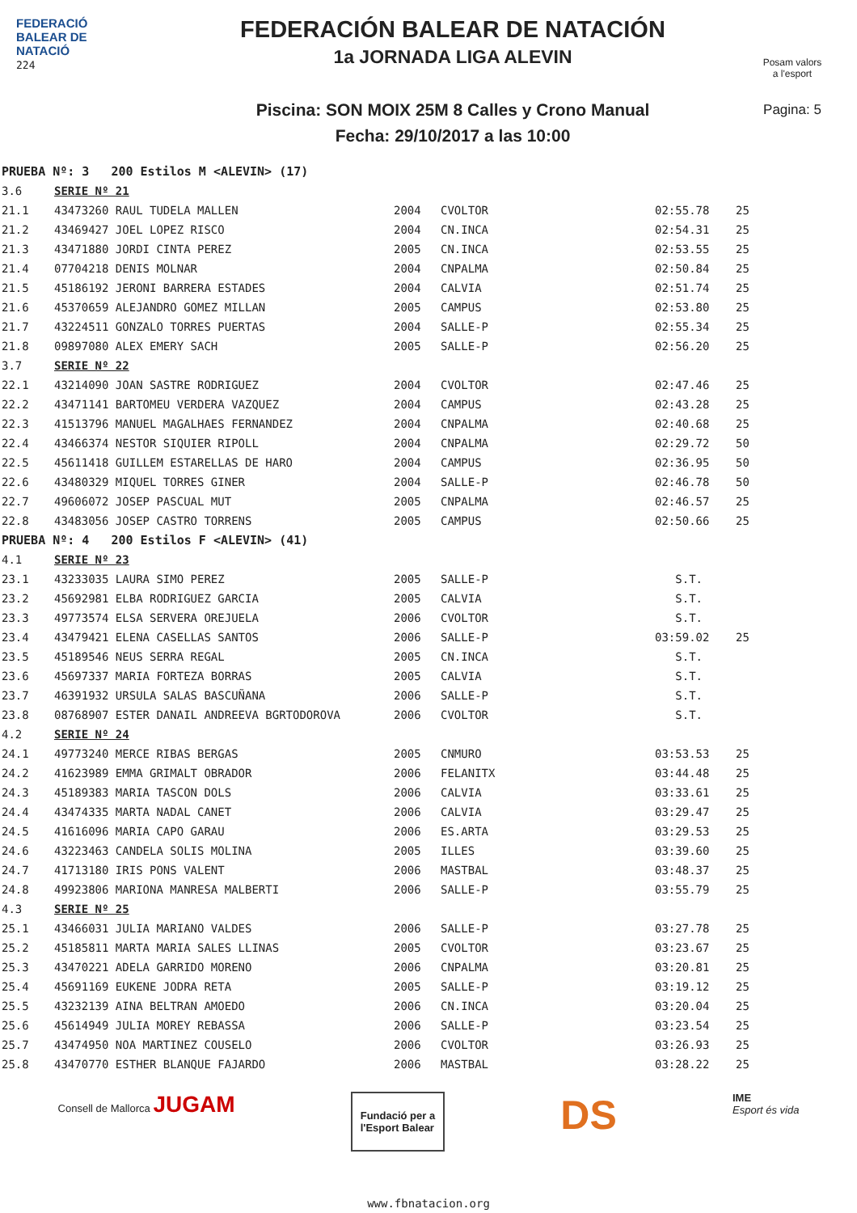FEDERACIÓ
BALEAR DE
NATACIÓ
224
FEDERACIÓN BALEAR DE NATACIÓN
1a JORNADA LIGA ALEVIN
Piscina: SON MOIX 25M 8 Calles y Crono Manual
Fecha: 29/10/2017 a las 10:00
Posam valors
a l'esport
Pagina: 5
| PRUEBA Nº: 3 200 Estilos M <ALEVIN> (17) | | | | | |
| 3.6 | SERIE Nº 21 | | | | |
| 21.1 | 43473260 RAUL TUDELA MALLEN | 2004 | CVOLTOR | 02:55.78 | 25 |
| 21.2 | 43469427 JOEL LOPEZ RISCO | 2004 | CN.INCA | 02:54.31 | 25 |
| 21.3 | 43471880 JORDI CINTA PEREZ | 2005 | CN.INCA | 02:53.55 | 25 |
| 21.4 | 07704218 DENIS MOLNAR | 2004 | CNPALMA | 02:50.84 | 25 |
| 21.5 | 45186192 JERONI BARRERA ESTADES | 2004 | CALVIA | 02:51.74 | 25 |
| 21.6 | 45370659 ALEJANDRO GOMEZ MILLAN | 2005 | CAMPUS | 02:53.80 | 25 |
| 21.7 | 43224511 GONZALO TORRES PUERTAS | 2004 | SALLE-P | 02:55.34 | 25 |
| 21.8 | 09897080 ALEX EMERY SACH | 2005 | SALLE-P | 02:56.20 | 25 |
| 3.7 | SERIE Nº 22 | | | | |
| 22.1 | 43214090 JOAN SASTRE RODRIGUEZ | 2004 | CVOLTOR | 02:47.46 | 25 |
| 22.2 | 43471141 BARTOMEU VERDERA VAZQUEZ | 2004 | CAMPUS | 02:43.28 | 25 |
| 22.3 | 41513796 MANUEL MAGALHAES FERNANDEZ | 2004 | CNPALMA | 02:40.68 | 25 |
| 22.4 | 43466374 NESTOR SIQUIER RIPOLL | 2004 | CNPALMA | 02:29.72 | 50 |
| 22.5 | 45611418 GUILLEM ESTARELLAS DE HARO | 2004 | CAMPUS | 02:36.95 | 50 |
| 22.6 | 43480329 MIQUEL TORRES GINER | 2004 | SALLE-P | 02:46.78 | 50 |
| 22.7 | 49606072 JOSEP PASCUAL MUT | 2005 | CNPALMA | 02:46.57 | 25 |
| 22.8 | 43483056 JOSEP CASTRO TORRENS | 2005 | CAMPUS | 02:50.66 | 25 |
| PRUEBA Nº: 4 200 Estilos F <ALEVIN> (41) | | | | | |
| 4.1 | SERIE Nº 23 | | | | |
| 23.1 | 43233035 LAURA SIMO PEREZ | 2005 | SALLE-P | S.T. | |
| 23.2 | 45692981 ELBA RODRIGUEZ GARCIA | 2005 | CALVIA | S.T. | |
| 23.3 | 49773574 ELSA SERVERA OREJUELA | 2006 | CVOLTOR | S.T. | |
| 23.4 | 43479421 ELENA CASELLAS SANTOS | 2006 | SALLE-P | 03:59.02 | 25 |
| 23.5 | 45189546 NEUS SERRA REGAL | 2005 | CN.INCA | S.T. | |
| 23.6 | 45697337 MARIA FORTEZA BORRAS | 2005 | CALVIA | S.T. | |
| 23.7 | 46391932 URSULA SALAS BASCUÑANA | 2006 | SALLE-P | S.T. | |
| 23.8 | 08768907 ESTER DANAIL ANDREEVA BGRTODOROVA | 2006 | CVOLTOR | S.T. | |
| 4.2 | SERIE Nº 24 | | | | |
| 24.1 | 49773240 MERCE RIBAS BERGAS | 2005 | CNMURO | 03:53.53 | 25 |
| 24.2 | 41623989 EMMA GRIMALT OBRADOR | 2006 | FELANITX | 03:44.48 | 25 |
| 24.3 | 45189383 MARIA TASCON DOLS | 2006 | CALVIA | 03:33.61 | 25 |
| 24.4 | 43474335 MARTA NADAL CANET | 2006 | CALVIA | 03:29.47 | 25 |
| 24.5 | 41616096 MARIA CAPO GARAU | 2006 | ES.ARTA | 03:29.53 | 25 |
| 24.6 | 43223463 CANDELA SOLIS MOLINA | 2005 | ILLES | 03:39.60 | 25 |
| 24.7 | 41713180 IRIS PONS VALENT | 2006 | MASTBAL | 03:48.37 | 25 |
| 24.8 | 49923806 MARIONA MANRESA MALBERTI | 2006 | SALLE-P | 03:55.79 | 25 |
| 4.3 | SERIE Nº 25 | | | | |
| 25.1 | 43466031 JULIA MARIANO VALDES | 2006 | SALLE-P | 03:27.78 | 25 |
| 25.2 | 45185811 MARTA MARIA SALES LLINAS | 2005 | CVOLTOR | 03:23.67 | 25 |
| 25.3 | 43470221 ADELA GARRIDO MORENO | 2006 | CNPALMA | 03:20.81 | 25 |
| 25.4 | 45691169 EUKENE JODRA RETA | 2005 | SALLE-P | 03:19.12 | 25 |
| 25.5 | 43232139 AINA BELTRAN AMOEDO | 2006 | CN.INCA | 03:20.04 | 25 |
| 25.6 | 45614949 JULIA MOREY REBASSA | 2006 | SALLE-P | 03:23.54 | 25 |
| 25.7 | 43474950 NOA MARTINEZ COUSELO | 2006 | CVOLTOR | 03:26.93 | 25 |
| 25.8 | 43470770 ESTHER BLANQUE FAJARDO | 2006 | MASTBAL | 03:28.22 | 25 |
Consell de Mallorca JUGAM
Fundació per a
l'Esport Balear
DS
IME
Esport és vida
www.fbnatacion.org